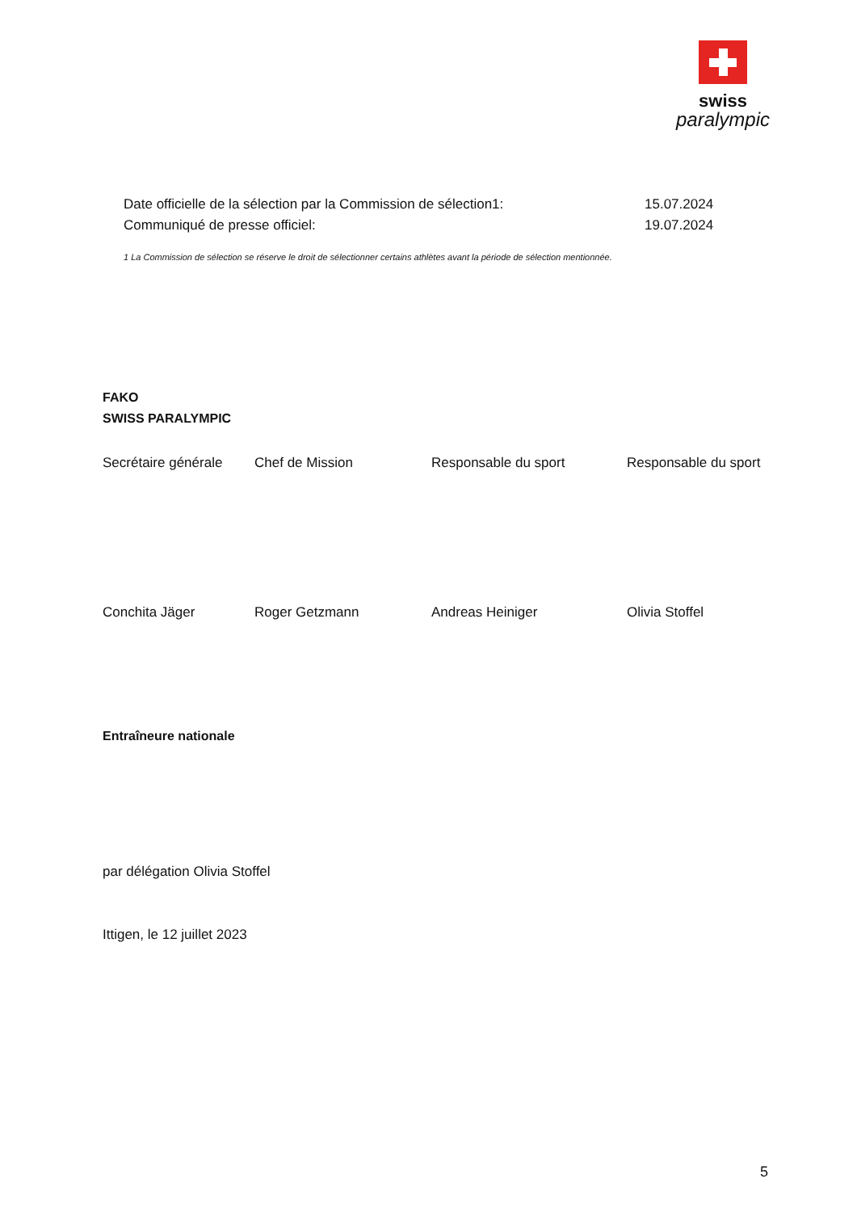swiss
paralympic
Date officielle de la sélection par la Commission de sélection1: 15.07.2024
Communiqué de presse officiel: 19.07.2024
1 La Commission de sélection se réserve le droit de sélectionner certains athlètes avant la période de sélection mentionnée.
FAKO
SWISS PARALYMPIC
Secrétaire générale
Chef de Mission Responsable du sport Responsable du sport
Conchita Jäger Roger Getzmann Andreas Heiniger Olivia Stoffel
Entraîneure nationale
par délégation Olivia Stoffel
Ittigen, le 12 juillet 2023
5